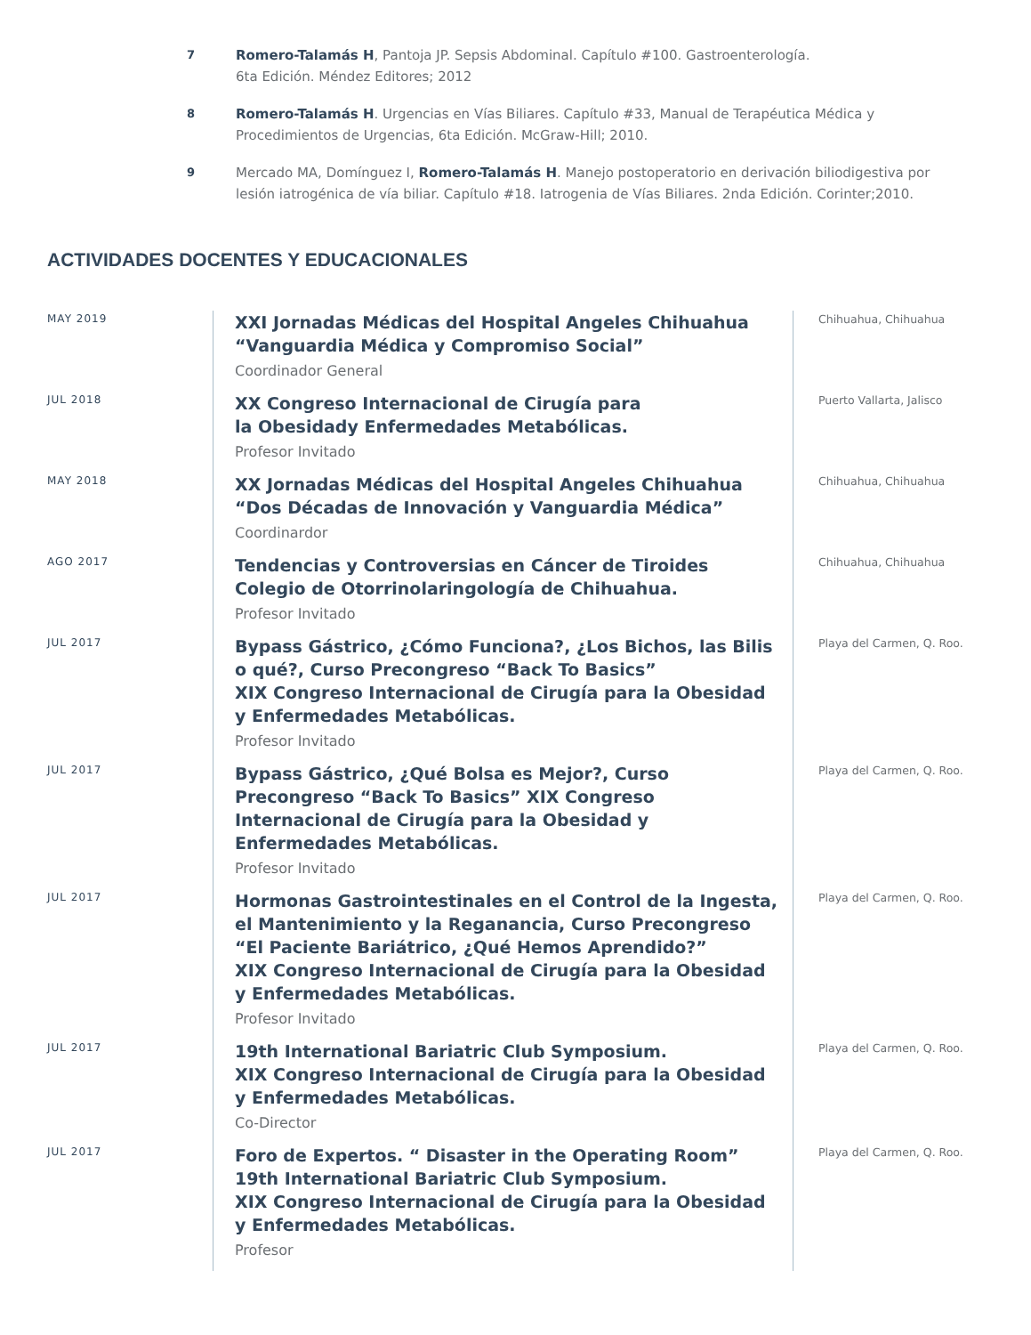7
Romero-Talamás H, Pantoja JP. Sepsis Abdominal. Capítulo #100. Gastroenterología.
6ta Edición. Méndez Editores; 2012
8
Romero-Talamás H. Urgencias en Vías Biliares. Capítulo #33, Manual de Terapéutica Médica y Procedimientos de Urgencias, 6ta Edición. McGraw-Hill; 2010.
9
Mercado MA, Domínguez I, Romero-Talamás H. Manejo postoperatorio en derivación biliodigestiva por lesión iatrogénica de vía biliar. Capítulo #18. Iatrogenia de Vías Biliares. 2nda Edición. Corinter;2010.
ACTIVIDADES DOCENTES Y EDUCACIONALES
MAY 2019
XXI Jornadas Médicas del Hospital Angeles Chihuahua
“Vanguardia Médica y Compromiso Social”
Coordinador General
Chihuahua, Chihuahua
JUL 2018
XX Congreso Internacional de Cirugía para
la Obesidady Enfermedades Metabólicas.
Profesor Invitado
Puerto Vallarta, Jalisco
MAY 2018
XX Jornadas Médicas del Hospital Angeles Chihuahua
“Dos Décadas de Innovación y Vanguardia Médica”
Coordinardor
Chihuahua, Chihuahua
AGO 2017
Tendencias y Controversias en Cáncer de Tiroides
Colegio de Otorrinolaringología de Chihuahua.
Profesor Invitado
Chihuahua, Chihuahua
JUL 2017
Bypass Gástrico, ¿Cómo Funciona?, ¿Los Bichos, las Bilis o qué?, Curso Precongreso “Back To Basics”
XIX Congreso Internacional de Cirugía para la Obesidad
y Enfermedades Metabólicas.
Profesor Invitado
Playa del Carmen, Q. Roo.
JUL 2017
Bypass Gástrico, ¿Qué Bolsa es Mejor?, Curso Precongreso “Back To Basics” XIX Congreso Internacional de Cirugía para la Obesidad y Enfermedades Metabólicas.
Profesor Invitado
Playa del Carmen, Q. Roo.
JUL 2017
Hormonas Gastrointestinales en el Control de la Ingesta,
el Mantenimiento y la Reganancia, Curso Precongreso
“El Paciente Bariátrico, ¿Qué Hemos Aprendido?”
XIX Congreso Internacional de Cirugía para la Obesidad
y Enfermedades Metabólicas.
Profesor Invitado
Playa del Carmen, Q. Roo.
JUL 2017
19th International Bariatric Club Symposium.
XIX Congreso Internacional de Cirugía para la Obesidad
y Enfermedades Metabólicas.
Co-Director
Playa del Carmen, Q. Roo.
JUL 2017
Foro de Expertos. “ Disaster in the Operating Room”
19th International Bariatric Club Symposium.
XIX Congreso Internacional de Cirugía para la Obesidad
y Enfermedades Metabólicas.
Profesor
Playa del Carmen, Q. Roo.